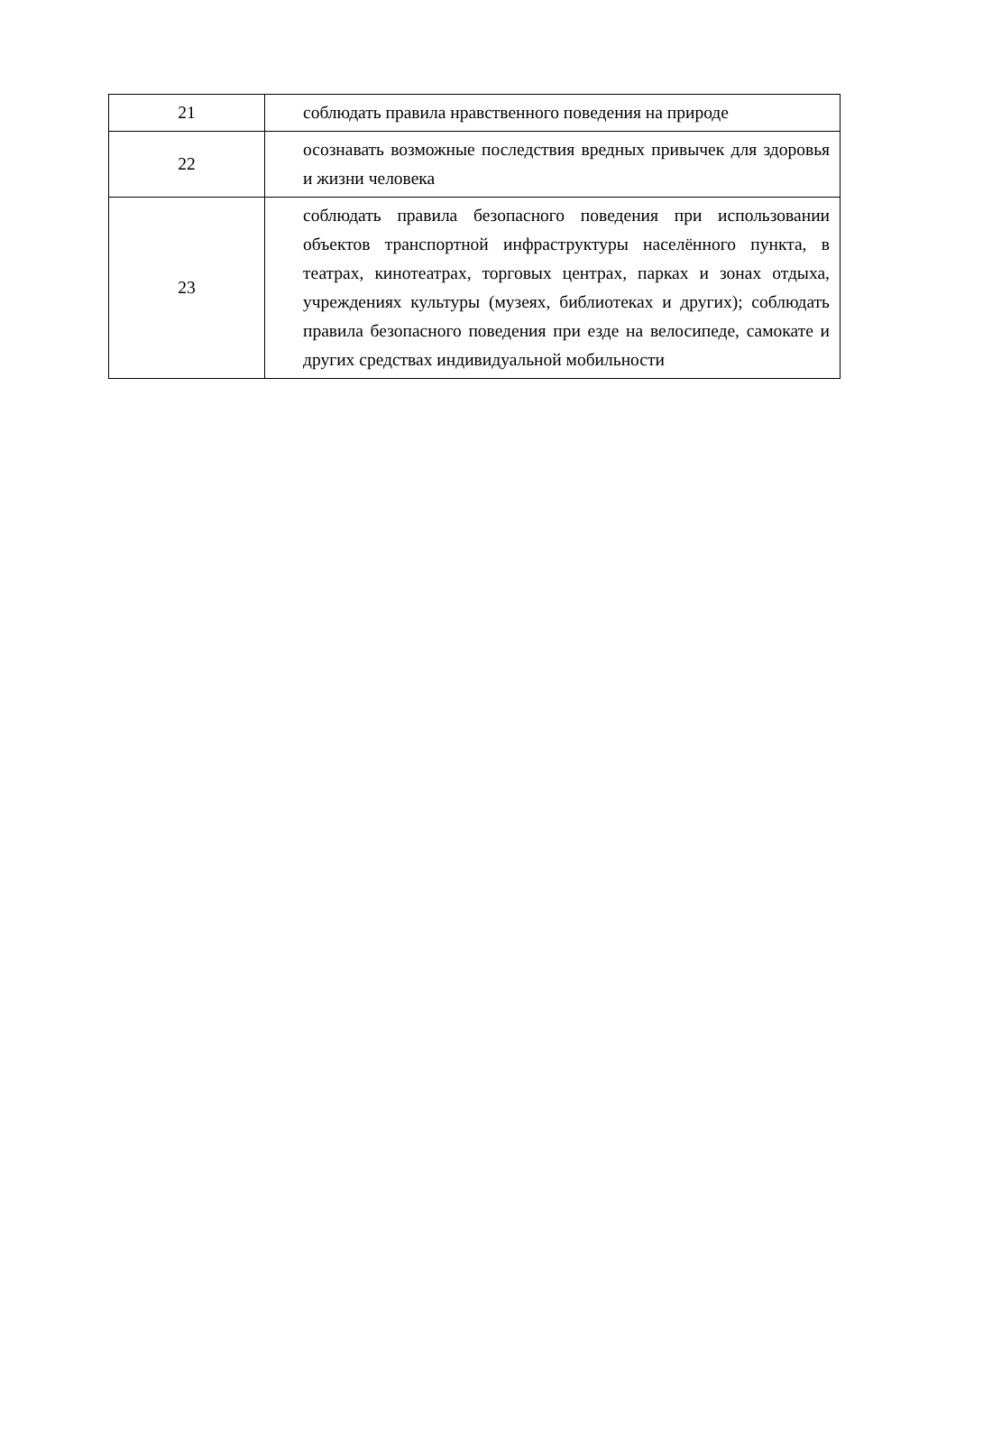| 21 | соблюдать правила нравственного поведения на природе |
| 22 | осознавать возможные последствия вредных привычек для здоровья и жизни человека |
| 23 | соблюдать правила безопасного поведения при использовании объектов транспортной инфраструктуры населённого пункта, в театрах, кинотеатрах, торговых центрах, парках и зонах отдыха, учреждениях культуры (музеях, библиотеках и других); соблюдать правила безопасного поведения при езде на велосипеде, самокате и других средствах индивидуальной мобильности |